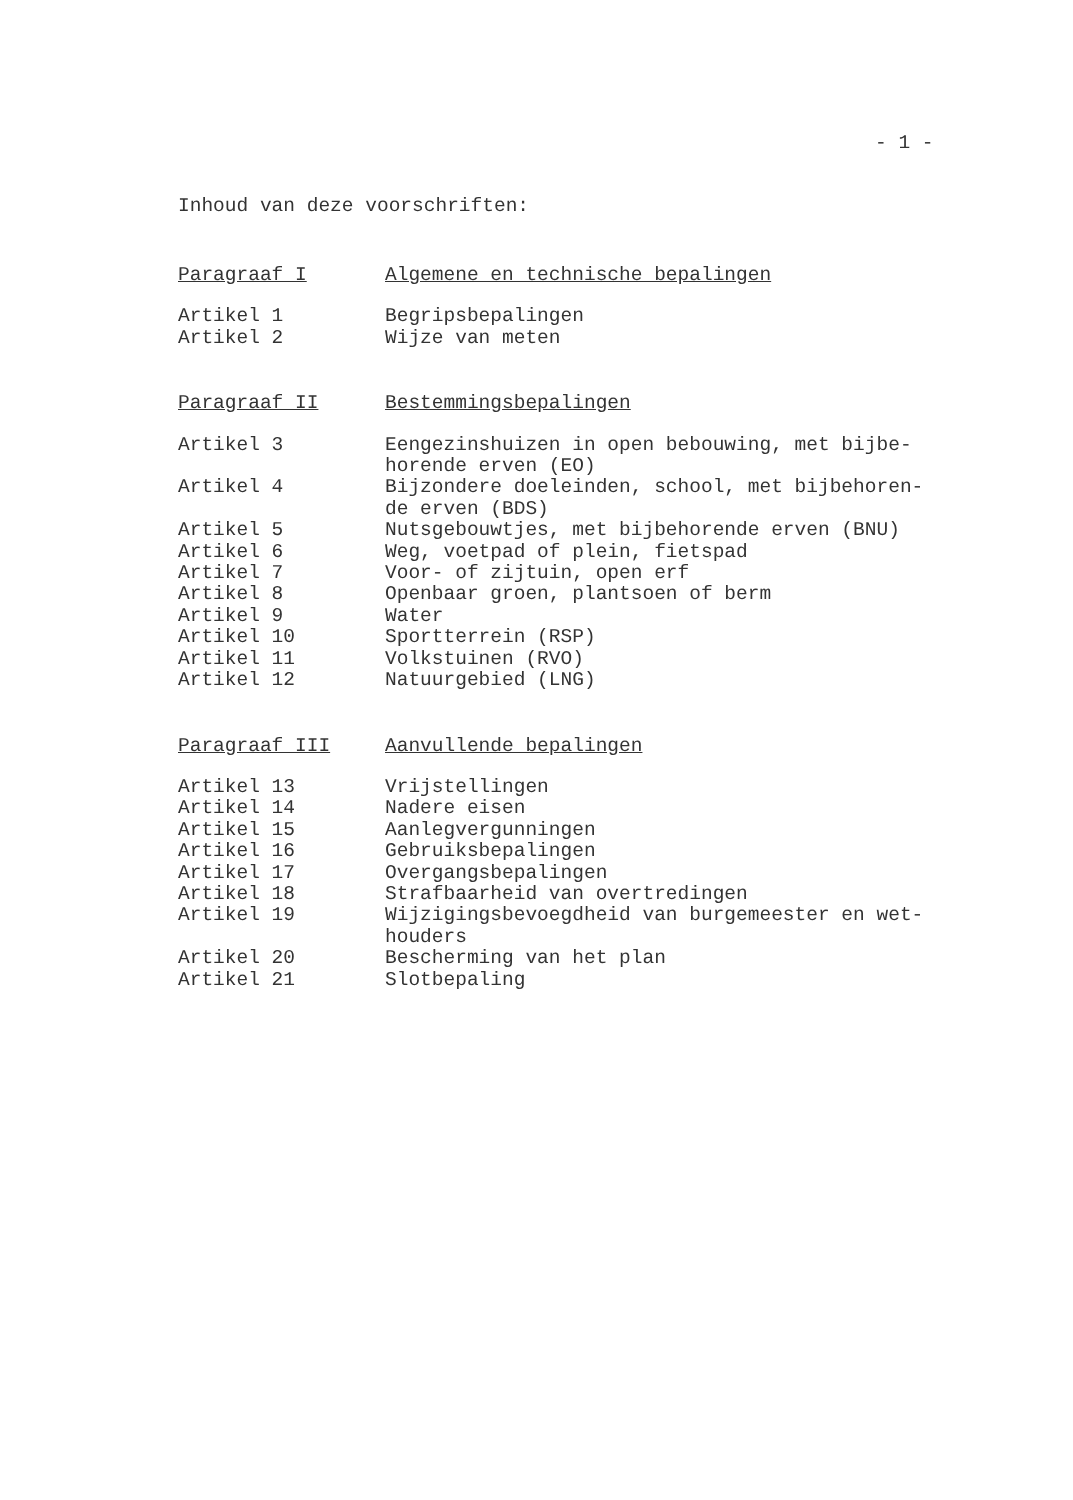- 1 -
Inhoud van deze voorschriften:
| Paragraaf I | Algemene en technische bepalingen |
| Artikel 1 | Begripsbepalingen |
| Artikel 2 | Wijze van meten |
| Paragraaf II | Bestemmingsbepalingen |
| Artikel 3 | Eengezinshuizen in open bebouwing, met bijbe- horende erven (EO) |
| Artikel 4 | Bijzondere doeleinden, school, met bijbehoren- de erven (BDS) |
| Artikel 5 | Nutsgebouwtjes, met bijbehorende erven (BNU) |
| Artikel 6 | Weg, voetpad of plein, fietspad |
| Artikel 7 | Voor- of zijtuin, open erf |
| Artikel 8 | Openbaar groen, plantsoen of berm |
| Artikel 9 | Water |
| Artikel 10 | Sportterrein (RSP) |
| Artikel 11 | Volkstuinen (RVO) |
| Artikel 12 | Natuurgebied (LNG) |
| Paragraaf III | Aanvullende bepalingen |
| Artikel 13 | Vrijstellingen |
| Artikel 14 | Nadere eisen |
| Artikel 15 | Aanlegvergunningen |
| Artikel 16 | Gebruiksbepalingen |
| Artikel 17 | Overgangsbepalingen |
| Artikel 18 | Strafbaarheid van overtredingen |
| Artikel 19 | Wijzigingsbevoegdheid van burgemeester en wet- houders |
| Artikel 20 | Bescherming van het plan |
| Artikel 21 | Slotbepaling |